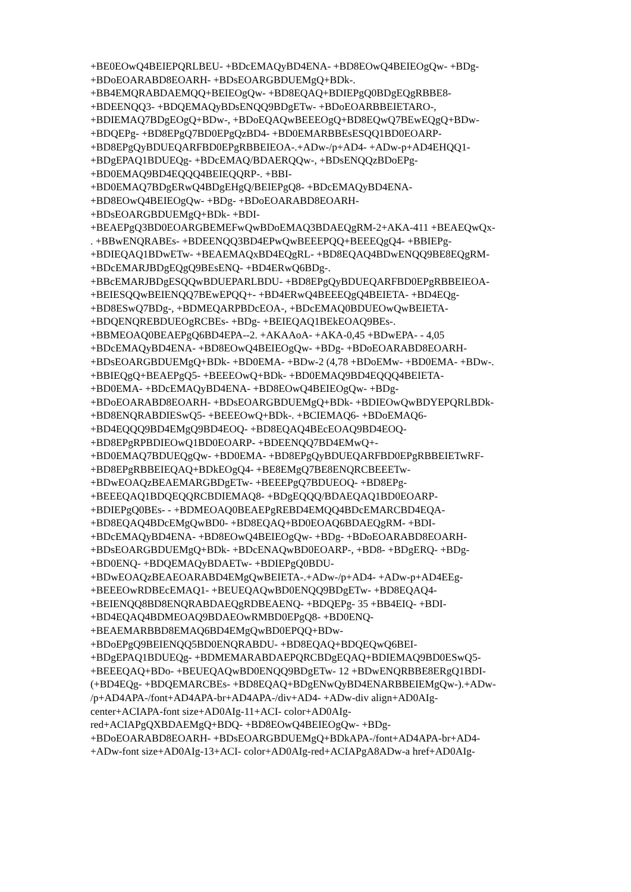+BE0EOwQ4BEIEPQRLBEU- +BDcEMAQyBD4ENA- +BD8EOwQ4BEIEOgQw- +BDg-
+BDoEOARABD8EOARH- +BDsEOARGBDUEMgQ+BDk-.
+BB4EMQRABDAEMQQ+BEIEOgQw- +BD8EQAQ+BDIEPgQ0BDgEQgRBBE8-
+BDEENQQ3- +BDQEMAQyBDsENQQ9BDgETw- +BDoEOARBBEIETARO-,
+BDIEMAQ7BDgEOgQ+BDw-, +BDoEQAQwBEEEOgQ+BD8EQwQ7BEwEQgQ+BDw-
+BDQEPg- +BD8EPgQ7BD0EPgQzBD4- +BD0EMARBBEsESQQ1BD0EOARP-
+BD8EPgQyBDUEQARFBD0EPgRBBEIEOA-.+ADw-/p+AD4- +ADw-p+AD4EHQQ1-
+BDgEPAQ1BDUEQg- +BDcEMAQ/BDAERQQw-, +BDsENQQzBDoEPg-
+BD0EMAQ9BD4EQQQ4BEIEQQRP-. +BBI-
+BD0EMAQ7BDgERwQ4BDgEHgQ/BEIEPgQ8- +BDcEMAQyBD4ENA-
+BD8EOwQ4BEIEOgQw- +BDg- +BDoEOARABD8EOARH-
+BDsEOARGBDUEMgQ+BDk- +BDI-
+BEAEPgQ3BD0EOARGBEMEFwQwBDoEMAQ3BDAEQgRM-2+AKA-411 +BEAEQwQx-
. +BBwENQRABEs- +BDEENQQ3BD4EPwQwBEEEPQQ+BEEEQgQ4- +BBIEPg-
+BDIEQAQ1BDwETw- +BEAEMAQxBD4EQgRL- +BD8EQAQ4BDwENQQ9BE8EQgRM-
+BDcEMARJBDgEQgQ9BEsENQ- +BD4ERwQ6BDg-.
+BBcEMARJBDgESQQwBDUEPARLBDU- +BD8EPgQyBDUEQARFBD0EPgRBBEIEOA-
+BEIESQQwBEIENQQ7BEwEPQQ+- +BD4ERwQ4BEEEQgQ4BEIETA- +BD4EQg-
+BD8ESwQ7BDg-, +BDMEQARPBDcEOA-, +BDcEMAQ0BDUEOwQwBEIETA-
+BDQENQREBDUEOgRCBEs- +BDg- +BEIEQAQ1BEkEOAQ9BEs-.
+BBMEOAQ0BEAEPgQ6BD4EPA--2. +AKAAoA- +AKA-0,45 +BDwEPA- - 4,05
+BDcEMAQyBD4ENA- +BD8EOwQ4BEIEOgQw- +BDg- +BDoEOARABD8EOARH-
+BDsEOARGBDUEMgQ+BDk- +BD0EMA- +BDw-2 (4,78 +BDoEMw- +BD0EMA- +BDw-.
+BBIEQgQ+BEAEPgQ5- +BEEEOwQ+BDk- +BD0EMAQ9BD4EQQQ4BEIETA-
+BD0EMA- +BDcEMAQyBD4ENA- +BD8EOwQ4BEIEOgQw- +BDg-
+BDoEOARABD8EOARH- +BDsEOARGBDUEMgQ+BDk- +BDIEOwQwBDYEPQRLBDk-
+BD8ENQRABDIESwQ5- +BEEEOwQ+BDk-. +BCIEMAQ6- +BDoEMAQ6-
+BD4EQQQ9BD4EMgQ9BD4EOQ- +BD8EQAQ4BEcEOAQ9BD4EOQ-
+BD8EPgRPBDIEOwQ1BD0EOARP- +BDEENQQ7BD4EMwQ+-
+BD0EMAQ7BDUEQgQw- +BD0EMA- +BD8EPgQyBDUEQARFBD0EPgRBBEIETwRF-
+BD8EPgRBBEIEQAQ+BDkEOgQ4- +BE8EMgQ7BE8ENQRCBEEETw-
+BDwEOAQzBEAEMARGBDgETw- +BEEEPgQ7BDUEOQ- +BD8EPg-
+BEEEQAQ1BDQEQQRCBDIEMAQ8- +BDgEQQQ/BDAEQAQ1BD0EOARP-
+BDIEPgQ0BEs- - +BDMEOAQ0BEAEPgREBD4EMQQ4BDcEMARCBD4EQA-
+BD8EQAQ4BDcEMgQwBD0- +BD8EQAQ+BD0EOAQ6BDAEQgRM- +BDI-
+BDcEMAQyBD4ENA- +BD8EOwQ4BEIEOgQw- +BDg- +BDoEOARABD8EOARH-
+BDsEOARGBDUEMgQ+BDk- +BDcENAQwBD0EOARP-, +BD8- +BDgERQ- +BDg-
+BD0ENQ- +BDQEMAQyBDAETw- +BDIEPgQ0BDU-
+BDwEOAQzBEAEOARABD4EMgQwBEIETA-.+ADw-/p+AD4- +ADw-p+AD4EEg-
+BEEEOwRDBEcEMAQ1- +BEUEQAQwBD0ENQQ9BDgETw- +BD8EQAQ4-
+BEIENQQ8BD8ENQRABDAEQgRDBEAENQ- +BDQEPg- 35 +BB4EIQ- +BDI-
+BD4EQAQ4BDMEOAQ9BDAEOwRMBD0EPgQ8- +BD0ENQ-
+BEAEMARBBD8EMAQ6BD4EMgQwBD0EPQQ+BDw-
+BDoEPgQ9BEIENQQ5BD0ENQRABDU- +BD8EQAQ+BDQEQwQ6BEI-
+BDgEPAQ1BDUEQg- +BDMEMARABDAEPQRCBDgEQAQ+BDIEMAQ9BD0ESwQ5-
+BEEEQAQ+BDo- +BEUEQAQwBD0ENQQ9BDgETw- 12 +BDwENQRBBE8ERgQ1BDI-
(+BD4EQg- +BDQEMARCBEs- +BD8EQAQ+BDgENwQyBD4ENARBBEIEMgQw-).+ADw-
/p+AD4APA-/font+AD4APA-br+AD4APA-/div+AD4- +ADw-div align+AD0AIg-
center+ACIAPA-font size+AD0AIg-11+ACI- color+AD0AIg-
red+ACIAPgQXBDAEMgQ+BDQ- +BD8EOwQ4BEIEOgQw- +BDg-
+BDoEOARABD8EOARH- +BDsEOARGBDUEMgQ+BDkAPA-/font+AD4APA-br+AD4-
+ADw-font size+AD0AIg-13+ACI- color+AD0AIg-red+ACIAPgA8ADw-a href+AD0AIg-